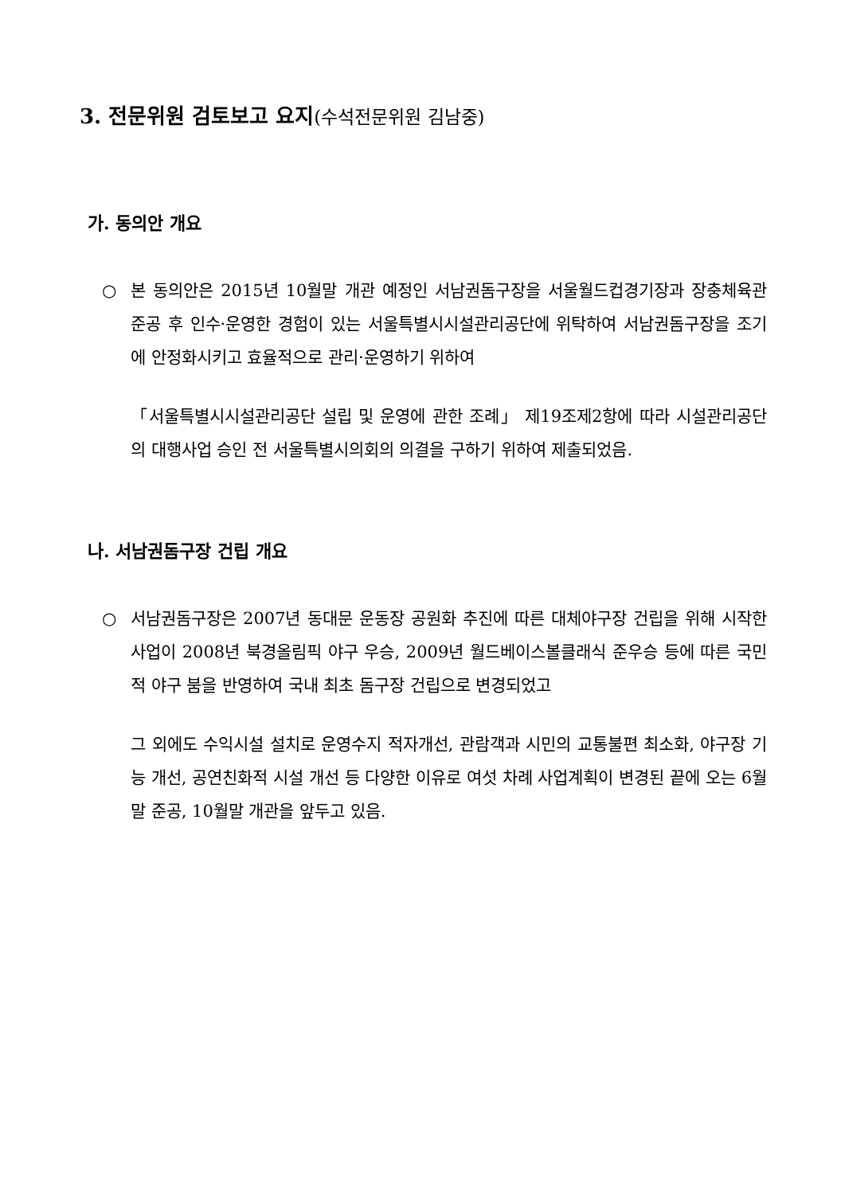3. 전문위원 검토보고 요지(수석전문위원 김남중)
가. 동의안 개요
○ 본 동의안은 2015년 10월말 개관 예정인 서남권돔구장을 서울월드컵경기장과 장충체육관 준공 후 인수·운영한 경험이 있는 서울특별시시설관리공단에 위탁하여 서남권돔구장을 조기에 안정화시키고 효율적으로 관리·운영하기 위하여
「서울특별시시설관리공단 설립 및 운영에 관한 조례」 제19조제2항에 따라 시설관리공단의 대행사업 승인 전 서울특별시의회의 의결을 구하기 위하여 제출되었음.
나. 서남권돔구장 건립 개요
○ 서남권돔구장은 2007년 동대문 운동장 공원화 추진에 따른 대체야구장 건립을 위해 시작한 사업이 2008년 북경올림픽 야구 우승, 2009년 월드베이스볼클래식 준우승 등에 따른 국민적 야구 붐을 반영하여 국내 최초 돔구장 건립으로 변경되었고
그 외에도 수익시설 설치로 운영수지 적자개선, 관람객과 시민의 교통불편 최소화, 야구장 기능 개선, 공연친화적 시설 개선 등 다양한 이유로 여섯 차례 사업계획이 변경된 끝에 오는 6월말 준공, 10월말 개관을 앞두고 있음.